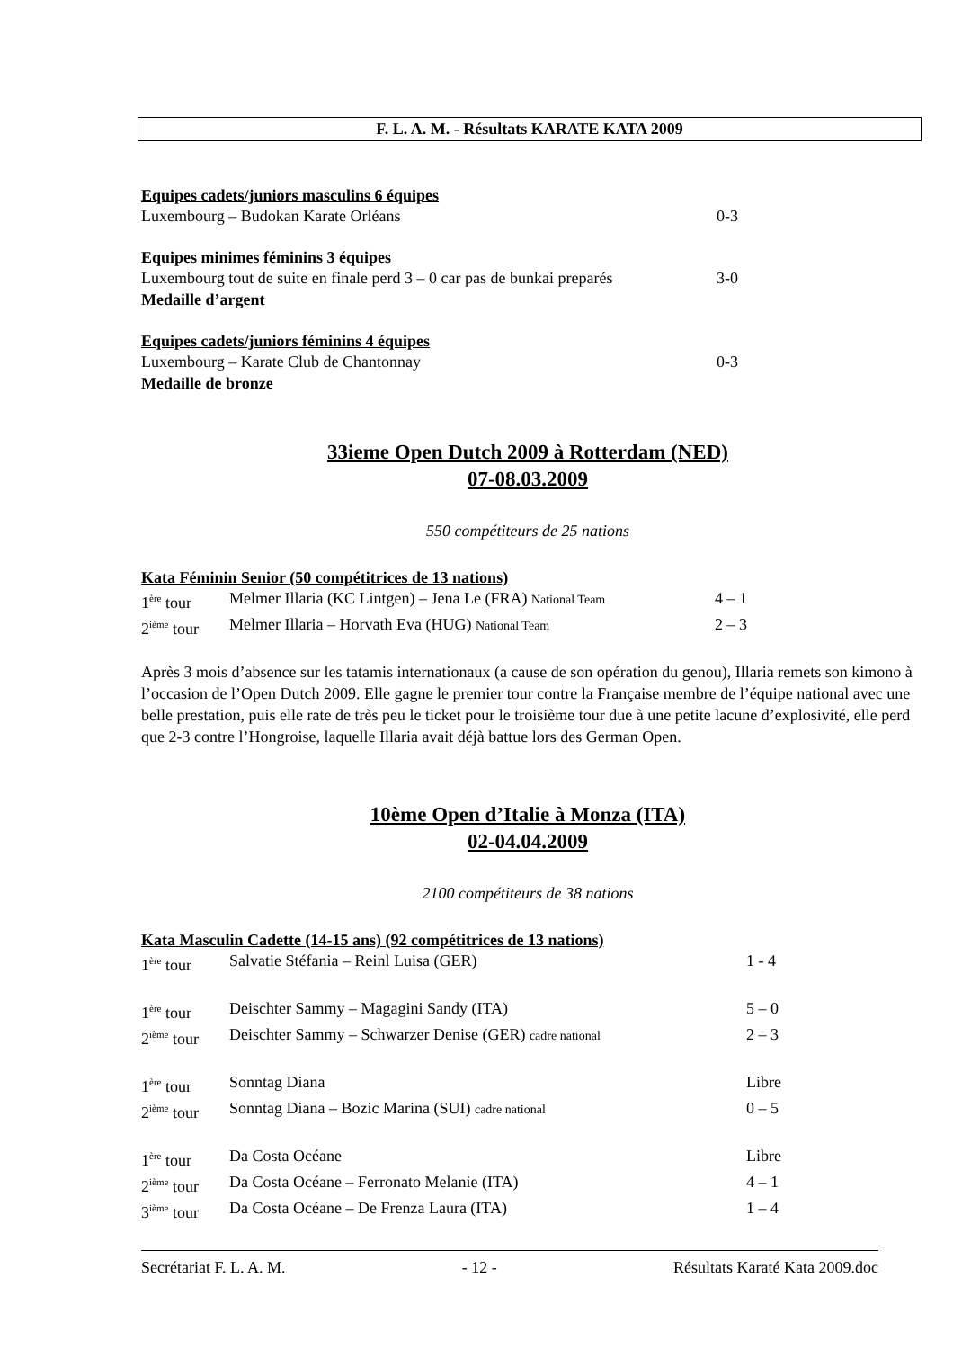F. L. A. M. - Résultats KARATE KATA 2009
Equipes cadets/juniors masculins 6 équipes
Luxembourg – Budokan Karate Orléans 0-3
Equipes minimes féminins 3 équipes
Luxembourg tout de suite en finale perd 3 – 0 car pas de bunkai preparés 3-0
Medaille d’argent
Equipes cadets/juniors féminins 4 équipes
Luxembourg – Karate Club de Chantonnay 0-3
Medaille de bronze
33ieme Open Dutch 2009 à Rotterdam (NED)
07-08.03.2009
550 compétiteurs de 25 nations
Kata Féminin Senior (50 compétitrices de 13 nations)
| 1<sup>ère</sup> tour | Melmer Illaria (KC Lintgen) – Jena Le (FRA) National Team | 4 – 1 |
| 2<sup>ième</sup> tour | Melmer Illaria – Horvath Eva (HUG) National Team | 2 – 3 |
Après 3 mois d’absence sur les tatamis internationaux (a cause de son opération du genou), Illaria remets son kimono à l’occasion de l’Open Dutch 2009. Elle gagne le premier tour contre la Française membre de l’équipe national avec une belle prestation, puis elle rate de très peu le ticket pour le troisième tour due à une petite lacune d’explosivité, elle perd que 2-3 contre l’Hongroise, laquelle Illaria avait déjà battue lors des German Open.
10ème Open d’Italie à Monza (ITA)
02-04.04.2009
2100 compétiteurs de 38 nations
Kata Masculin Cadette (14-15 ans) (92 compétitrices de 13 nations)
| 1<sup>ère</sup> tour | Salvatie Stéfania – Reinl Luisa (GER) | 1 - 4 |
| 1<sup>ère</sup> tour | Deischter Sammy – Magagini Sandy (ITA) | 5 – 0 |
| 2<sup>ième</sup> tour | Deischter Sammy – Schwarzer Denise (GER) cadre national | 2 – 3 |
| 1<sup>ère</sup> tour | Sonntag Diana | Libre |
| 2<sup>ième</sup> tour | Sonntag Diana – Bozic Marina (SUI) cadre national | 0 – 5 |
| 1<sup>ère</sup> tour | Da Costa Océane | Libre |
| 2<sup>ième</sup> tour | Da Costa Océane – Ferronato Melanie (ITA) | 4 – 1 |
| 3<sup>ième</sup> tour | Da Costa Océane – De Frenza Laura (ITA) | 1 – 4 |
Secrétariat F. L. A. M. - 12 - Résultats Karaté Kata 2009.doc